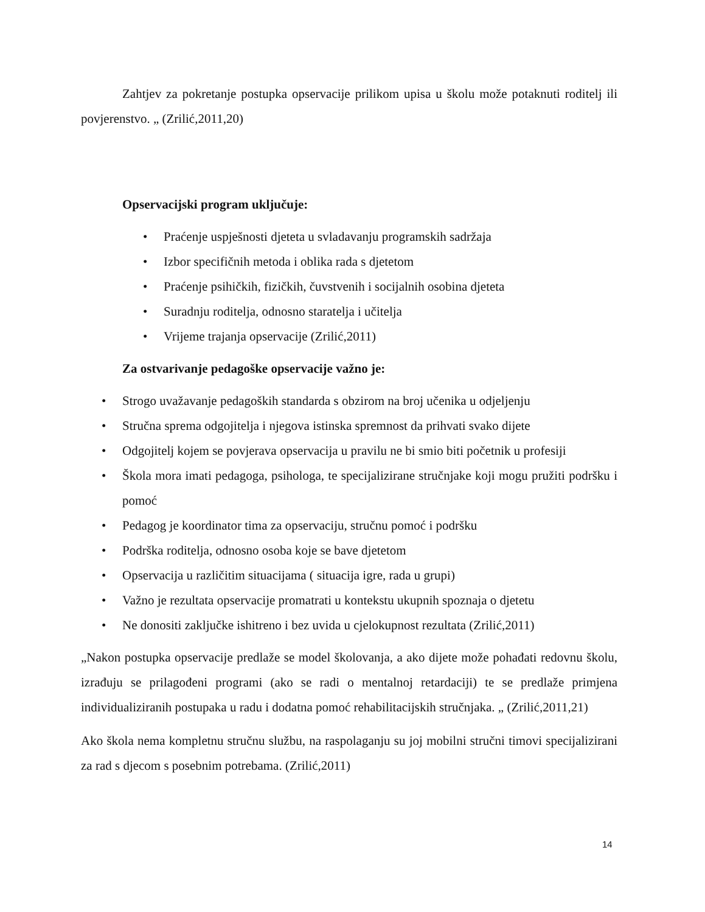Zahtjev za pokretanje postupka opservacije prilikom upisa u školu može potaknuti roditelj ili povjerenstvo. „ (Zrilić,2011,20)
Opservacijski program uključuje:
• Praćenje uspješnosti djeteta u svladavanju programskih sadržaja
• Izbor specifičnih metoda i oblika rada s djetetom
• Praćenje psihičkih, fizičkih, čuvstvenih i socijalnih osobina djeteta
• Suradnju roditelja, odnosno staratelja i učitelja
• Vrijeme trajanja opservacije (Zrilić,2011)
Za ostvarivanje pedagoške opservacije važno je:
• Strogo uvažavanje pedagoških standarda s obzirom na broj učenika u odjeljenju
• Stručna sprema odgojitelja i njegova istinska spremnost da prihvati svako dijete
• Odgojitelj kojem se povjerava opservacija u pravilu ne bi smio biti početnik u profesiji
• Škola mora imati pedagoga, psihologa, te specijalizirane stručnjake koji mogu pružiti podršku i pomoć
• Pedagog je koordinator tima za opservaciju, stručnu pomoć i podršku
• Podrška roditelja, odnosno osoba koje se bave djetetom
• Opservacija u različitim situacijama ( situacija igre, rada u grupi)
• Važno je rezultata opservacije promatrati u kontekstu ukupnih spoznaja o djetetu
• Ne donositi zaključke ishitreno i bez uvida u cjelokupnost rezultata (Zrilić,2011)
„Nakon postupka opservacije predlaže se model školovanja, a ako dijete može pohađati redovnu školu, izrađuju se prilagođeni programi (ako se radi o mentalnoj retardaciji) te se predlaže primjena individualiziranih postupaka u radu i dodatna pomoć rehabilitacijskih stručnjaka. „ (Zrilić,2011,21)
Ako škola nema kompletnu stručnu službu, na raspolaganju su joj mobilni stručni timovi specijalizirani za rad s djecom s posebnim potrebama. (Zrilić,2011)
14